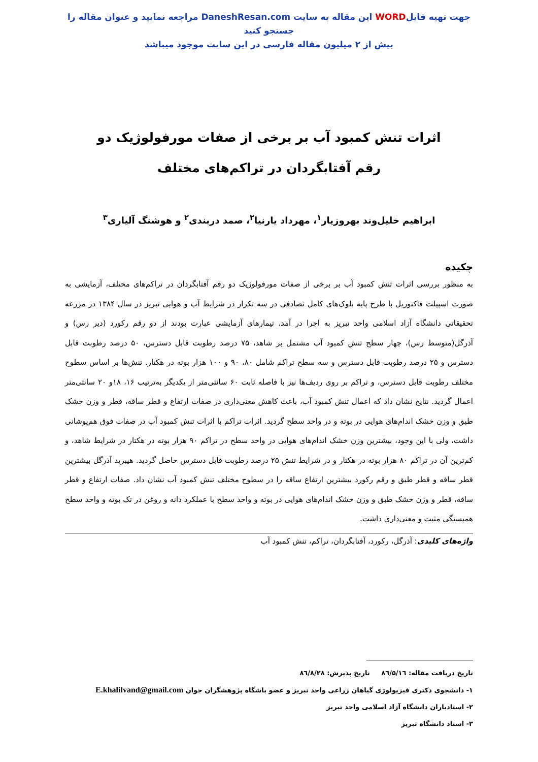جهت تهیه فایلWORD این مقاله به سایت DaneshResan.com مراجعه نمایید و عنوان مقاله را جستجو کنید
بیش از ۲ میلیون مقاله فارسی در این سایت موجود میباشد
اثرات تنش کمبود آب بر برخی از صفات مورفولوژیک دو رقم آفتابگردان در تراکم‌های مختلف
ابراهیم خلیل‌وند بهروزیار<sup>۱</sup>، مهرداد یارنیا<sup>۲</sup>، صمد دربندی<sup>۲</sup> و هوشنگ آلیاری<sup>۳</sup>
چکیده
به منظور بررسی اثرات تنش کمبود آب بر برخی از صفات مورفولوژیک دو رقم آفتابگردان در تراکم‌های مختلف، آزمایشی به صورت اسپیلت فاکتوریل با طرح پایه بلوک‌های کامل تصادفی در سه تکرار در شرایط آب و هوایی تبریز در سال ۱۳۸۴ در مزرعه تحقیقاتی دانشگاه آزاد اسلامی واحد تبریز به اجرا در آمد. تیمارهای آزمایشی عبارت بودند از دو رقم رکورد (دیر رس) و آذرگل(متوسط رس)، چهار سطح تنش کمبود آب مشتمل بر شاهد، ۷۵ درصد رطوبت قابل دسترس، ۵۰ درصد رطوبت قابل دسترس و ۲۵ درصد رطوبت قابل دسترس و سه سطح تراکم شامل ۸۰، ۹۰ و ۱۰۰ هزار بوته در هکتار. تنش‌ها بر اساس سطوح مختلف رطوبت قابل دسترس، و تراکم بر روی ردیف‌ها نیز با فاصله ثابت ۶۰ سانتی‌متر از یکدیگر به‌ترتیب ۱۶، ۱۸و ۲۰ سانتی‌متر اعمال گردید. نتایج نشان داد که اعمال تنش کمبود آب، باعث کاهش معنی‌داری در صفات ارتفاع و قطر ساقه، قطر و وزن خشک طبق و وزن خشک اندام‌های هوایی در بوته و در واحد سطح گردید. اثرات تراکم با اثرات تنش کمبود آب در صفات فوق هم‌پوشانی داشت، ولی با این وجود، بیشترین وزن خشک اندام‌های هوایی در واحد سطح در تراکم ۹۰ هزار بوته در هکتار در شرایط شاهد، و کم‌ترین آن در تراکم ۸۰ هزار بوته در هکتار و در شرایط تنش ۲۵ درصد رطوبت قابل دسترس حاصل گردید. هیبرید آذرگل بیشترین قطر ساقه و قطر طبق و رقم رکورد بیشترین ارتفاع ساقه را در سطوح مختلف تنش کمبود آب نشان داد. صفات ارتفاع و قطر ساقه، قطر و وزن خشک طبق و وزن خشک اندام‌های هوایی در بوته و واحد سطح با عملکرد دانه و روغن در تک بوته و واحد سطح همبستگی مثبت و معنی‌داری داشت.
واژه‌های کلیدی: آذرگل، رکورد، آفتابگردان، تراکم، تنش کمبود آب
تاریخ دریافت مقاله: ۸٦/۵/۱٦ تاریخ پذیرش: ۸٦/۸/۲۸
۱- دانشجوی دکتری فیزیولوژی گیاهان زراعی واحد تبریز و عضو باشگاه پژوهشگران جوان E.khalilvand@gmail.com
۲- استادیاران دانشگاه آزاد اسلامی واحد تبریز
۳- استاد دانشگاه تبریز